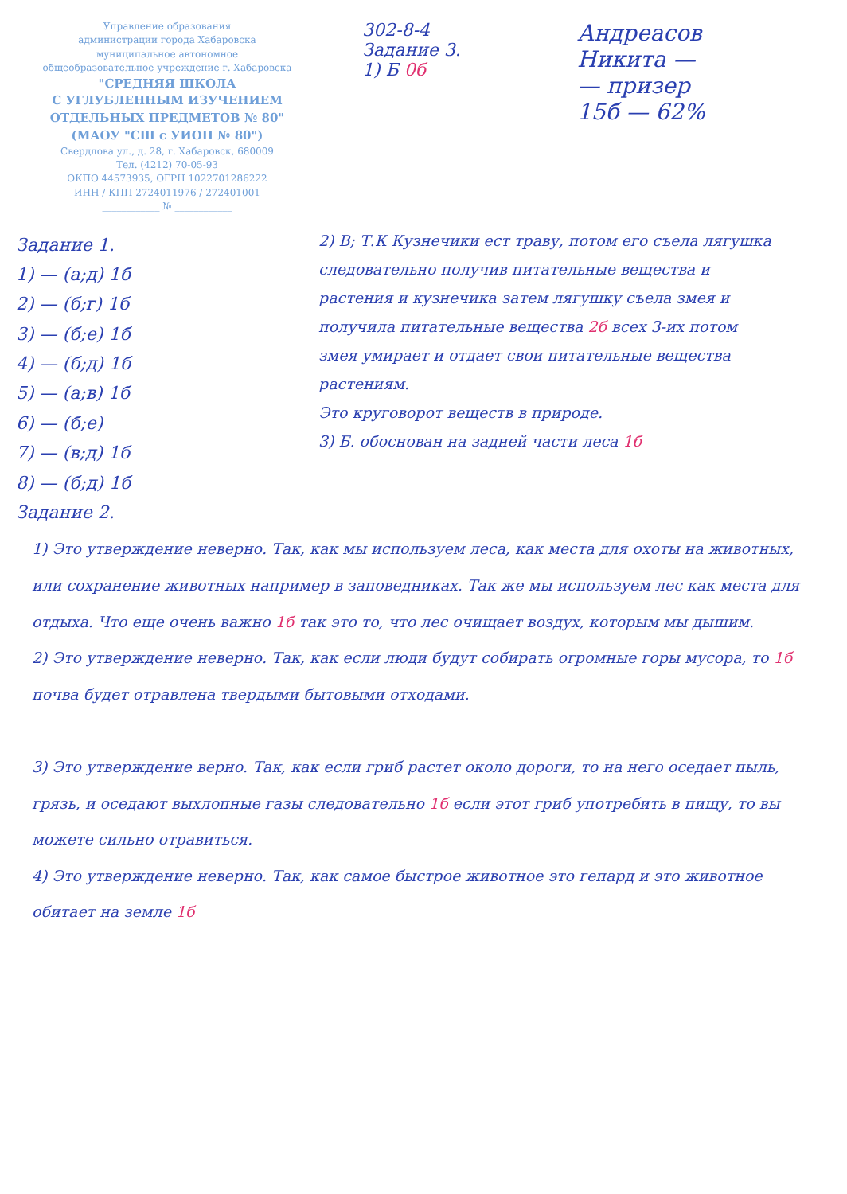Управление образования
администрации города Хабаровска
муниципальное автономное
общеобразовательное учреждение г. Хабаровска
"СРЕДНЯЯ ШКОЛА
С УГЛУБЛЕННЫМ ИЗУЧЕНИЕМ
ОТДЕЛЬНЫХ ПРЕДМЕТОВ № 80"
(МАОУ "СШ с УИОП № 80")
Свердлова ул., д. 28, г. Хабаровск, 680009
Тел. (4212) 70-05-93
ОКПО 44573935, ОГРН 1022701286222
ИНН / КПП 2724011976 / 272401001
____________ № ____________
302-8-4
Задание 3.
1) Б 0б
Андреасов
Никита —
— призер
15б — 62%
Задание 1.
1) — (а;д) 1б
2) — (б;г) 1б
3) — (б;е) 1б
4) — (б;д) 1б
5) — (а;в) 1б
6) — (б;е)
7) — (в;д) 1б
8) — (б;д) 1б
Задание 2.
2) В; Т.К Кузнечики ест траву, потом его съела лягушка следовательно получив питательные вещества и растения и кузнечика затем лягушку съела змея и получила питательные вещества 2б всех 3-их потом змея умирает и отдает свои питательные вещества растениям.
Это круговорот веществ в природе.
3) Б. обоснован на задней части леса 1б
1) Это утверждение неверно. Так, как мы используем леса, как места для охоты на животных, или сохранение животных например в заповедниках. Так же мы используем лес как места для отдыха. Что еще очень важно 1б так это то, что лес очищает воздух, которым мы дышим.
2) Это утверждение неверно. Так, как если люди будут собирать огромные горы мусора, то 1б почва будет отравлена твердыми бытовыми отходами.
3) Это утверждение верно. Так, как если гриб растет около дороги, то на него оседает пыль, грязь, и оседают выхлопные газы следовательно 1б если этот гриб употребить в пищу, то вы можете сильно отравиться.
4) Это утверждение неверно. Так, как самое быстрое животное это гепард и это животное обитает на земле 1б